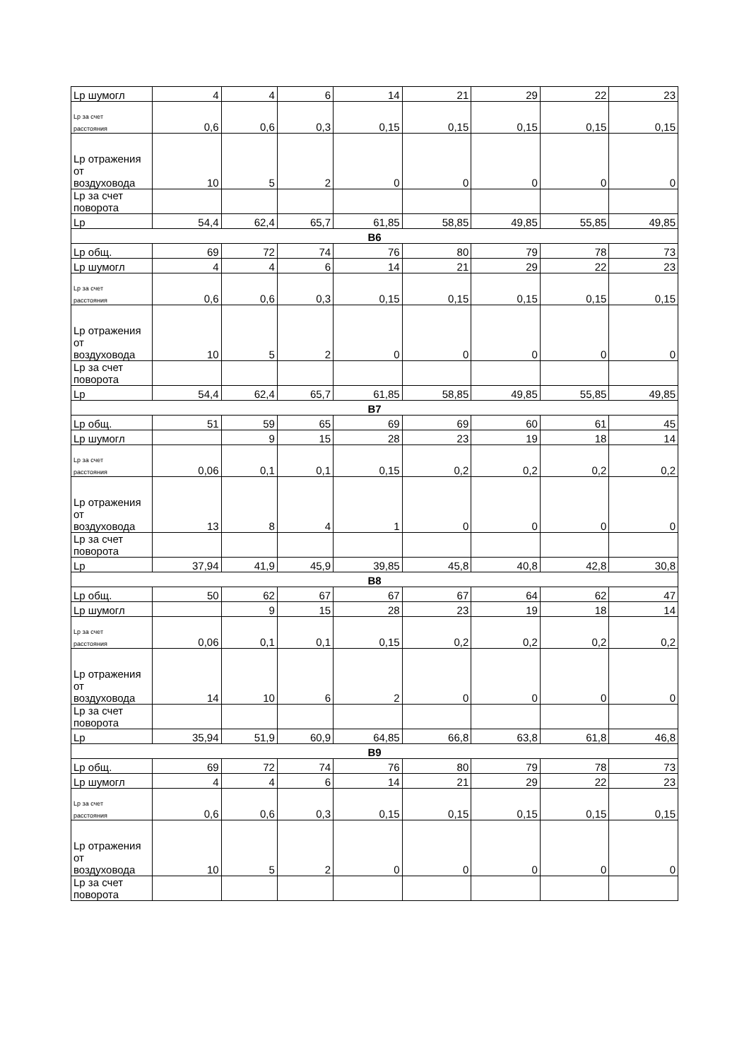| Lp шумогл | 4 | 4 | 6 | 14 | 21 | 29 | 22 | 23 |
| Lp за счет расстояния | 0,6 | 0,6 | 0,3 | 0,15 | 0,15 | 0,15 | 0,15 | 0,15 |
| Lp отражения от воздуховода | 10 | 5 | 2 | 0 | 0 | 0 | 0 | 0 |
| Lp за счет поворота | | | | | | | | |
| Lp | 54,4 | 62,4 | 65,7 | 61,85 | 58,85 | 49,85 | 55,85 | 49,85 |
| В6 | | | | | | | | |
| Lp общ. | 69 | 72 | 74 | 76 | 80 | 79 | 78 | 73 |
| Lp шумогл | 4 | 4 | 6 | 14 | 21 | 29 | 22 | 23 |
| Lp за счет расстояния | 0,6 | 0,6 | 0,3 | 0,15 | 0,15 | 0,15 | 0,15 | 0,15 |
| Lp отражения от воздуховода | 10 | 5 | 2 | 0 | 0 | 0 | 0 | 0 |
| Lp за счет поворота | | | | | | | | |
| Lp | 54,4 | 62,4 | 65,7 | 61,85 | 58,85 | 49,85 | 55,85 | 49,85 |
| В7 | | | | | | | | |
| Lp общ. | 51 | 59 | 65 | 69 | 69 | 60 | 61 | 45 |
| Lp шумогл | | 9 | 15 | 28 | 23 | 19 | 18 | 14 |
| Lp за счет расстояния | 0,06 | 0,1 | 0,1 | 0,15 | 0,2 | 0,2 | 0,2 | 0,2 |
| Lp отражения от воздуховода | 13 | 8 | 4 | 1 | 0 | 0 | 0 | 0 |
| Lp за счет поворота | | | | | | | | |
| Lp | 37,94 | 41,9 | 45,9 | 39,85 | 45,8 | 40,8 | 42,8 | 30,8 |
| В8 | | | | | | | | |
| Lp общ. | 50 | 62 | 67 | 67 | 67 | 64 | 62 | 47 |
| Lp шумогл | | 9 | 15 | 28 | 23 | 19 | 18 | 14 |
| Lp за счет расстояния | 0,06 | 0,1 | 0,1 | 0,15 | 0,2 | 0,2 | 0,2 | 0,2 |
| Lp отражения от воздуховода | 14 | 10 | 6 | 2 | 0 | 0 | 0 | 0 |
| Lp за счет поворота | | | | | | | | |
| Lp | 35,94 | 51,9 | 60,9 | 64,85 | 66,8 | 63,8 | 61,8 | 46,8 |
| В9 | | | | | | | | |
| Lp общ. | 69 | 72 | 74 | 76 | 80 | 79 | 78 | 73 |
| Lp шумогл | 4 | 4 | 6 | 14 | 21 | 29 | 22 | 23 |
| Lp за счет расстояния | 0,6 | 0,6 | 0,3 | 0,15 | 0,15 | 0,15 | 0,15 | 0,15 |
| Lp отражения от воздуховода | 10 | 5 | 2 | 0 | 0 | 0 | 0 | 0 |
| Lp за счет поворота | | | | | | | | |